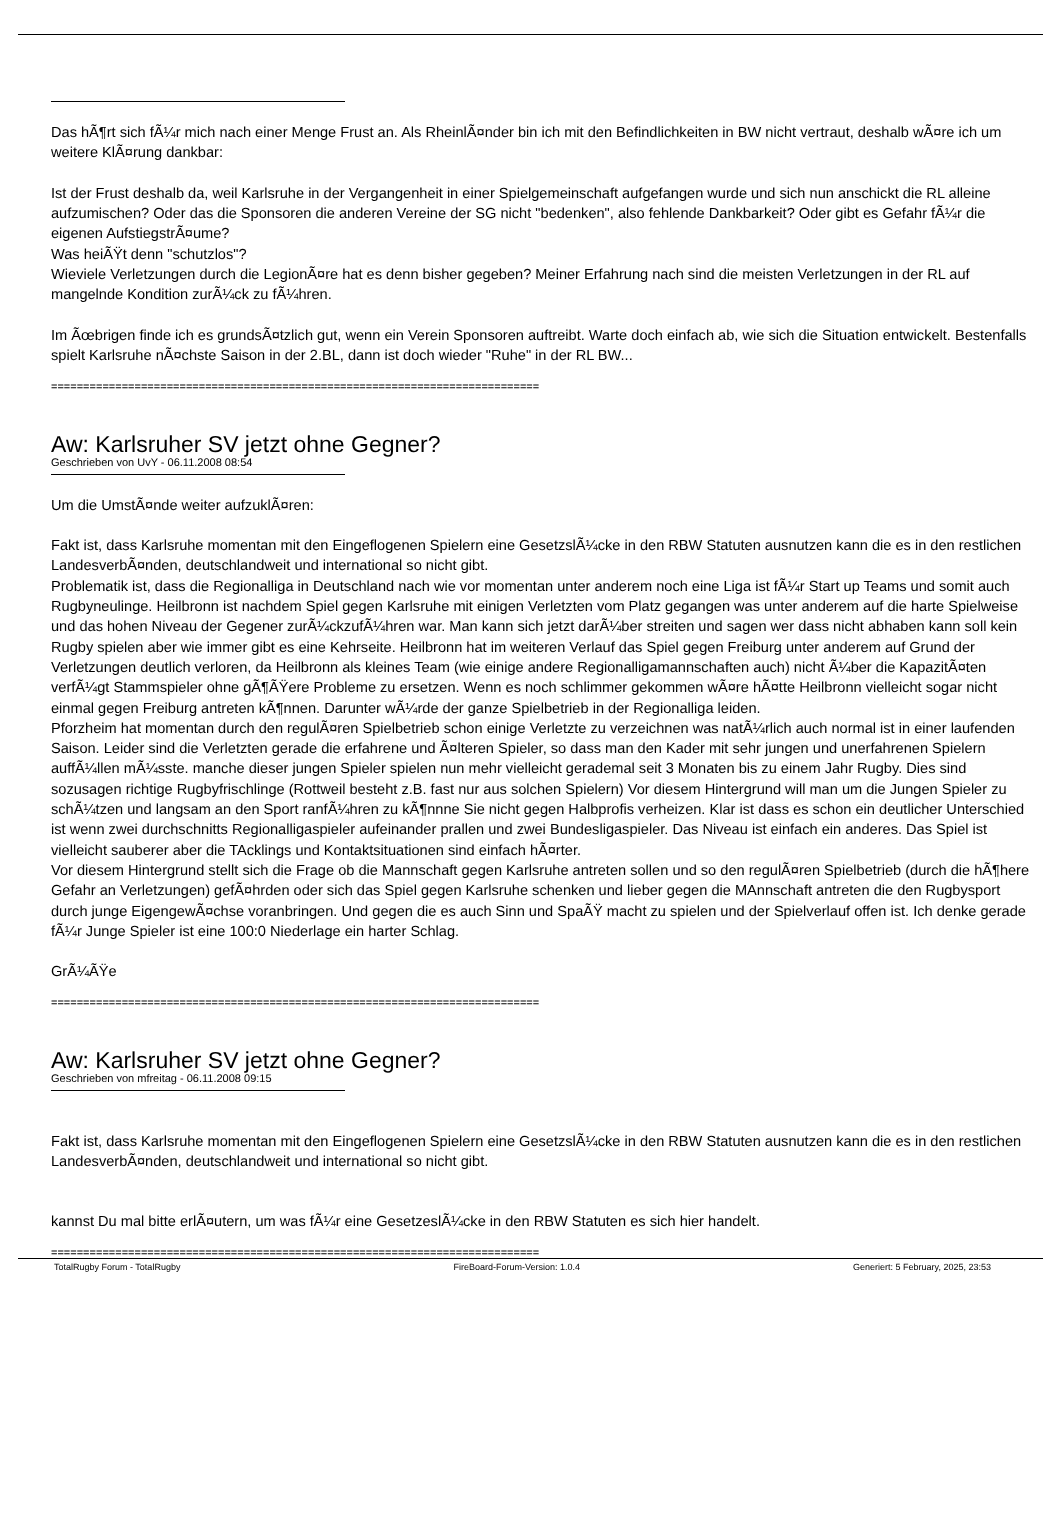Das hÃ¶rt sich fÃ¼r mich nach einer Menge Frust an. Als RheinlÃ¤nder bin ich mit den Befindlichkeiten in BW nicht vertraut, deshalb wÃ¤re ich um weitere KlÃ¤rung dankbar:
Ist der Frust deshalb da, weil Karlsruhe in der Vergangenheit in einer Spielgemeinschaft aufgefangen wurde und sich nun anschickt die RL alleine aufzumischen? Oder das die Sponsoren die anderen Vereine der SG nicht "bedenken", also fehlende Dankbarkeit? Oder gibt es Gefahr fÃ¼r die eigenen AufstiegstrÃ¤ume?
Was heiÃŸt denn "schutzlos"?
Wieviele Verletzungen durch die LegionÃ¤re hat es denn bisher gegeben? Meiner Erfahrung nach sind die meisten Verletzungen in der RL auf mangelnde Kondition zurÃ¼ck zu fÃ¼hren.
Im Ãœbrigen finde ich es grundsÃ¤tzlich gut, wenn ein Verein Sponsoren auftreibt. Warte doch einfach ab, wie sich die Situation entwickelt. Bestenfalls spielt Karlsruhe nÃ¤chste Saison in der 2.BL, dann ist doch wieder "Ruhe" in der RL BW...
============================================================================
Aw: Karlsruher SV jetzt ohne Gegner?
Geschrieben von UvY - 06.11.2008 08:54
Um die UmstÃ¤nde weiter aufzuklÃ¤ren:
Fakt ist, dass Karlsruhe momentan mit den Eingeflogenen Spielern eine GesetzslÃ¼cke in den RBW Statuten ausnutzen kann die es in den restlichen LandesverbÃ¤nden, deutschlandweit und international so nicht gibt.
Problematik ist, dass die Regionalliga in Deutschland nach wie vor momentan unter anderem noch eine Liga ist fÃ¼r Start up Teams und somit auch Rugbyneulinge. Heilbronn ist nachdem Spiel gegen Karlsruhe mit einigen Verletzten vom Platz gegangen was unter anderem auf die harte Spielweise und das hohen Niveau der Gegener zurÃ¼ckzufÃ¼hren war. Man kann sich jetzt darÃ¼ber streiten und sagen wer dass nicht abhaben kann soll kein Rugby spielen aber wie immer gibt es eine Kehrseite. Heilbronn hat im weiteren Verlauf das Spiel gegen Freiburg unter anderem auf Grund der Verletzungen deutlich verloren, da Heilbronn als kleines Team (wie einige andere Regionalligamannschaften auch) nicht Ã¼ber die KapazitÃ¤ten verfÃ¼gt Stammspieler ohne gÃ¶ÃŸere Probleme zu ersetzen. Wenn es noch schlimmer gekommen wÃ¤re hÃ¤tte Heilbronn vielleicht sogar nicht einmal gegen Freiburg antreten kÃ¶nnen. Darunter wÃ¼rde der ganze Spielbetrieb in der Regionalliga leiden.
Pforzheim hat momentan durch den regulÃ¤ren Spielbetrieb schon einige Verletzte zu verzeichnen was natÃ¼rlich auch normal ist in einer laufenden Saison. Leider sind die Verletzten gerade die erfahrene und Ã¤lteren Spieler, so dass man den Kader mit sehr jungen und unerfahrenen Spielern auffÃ¼llen mÃ¼sste. manche dieser jungen Spieler spielen nun mehr vielleicht gerademal seit 3 Monaten bis zu einem Jahr Rugby. Dies sind sozusagen richtige Rugbyfrischlinge (Rottweil besteht z.B. fast nur aus solchen Spielern) Vor diesem Hintergrund will man um die Jungen Spieler zu schÃ¼tzen und langsam an den Sport ranfÃ¼hren zu kÃ¶nnne Sie nicht gegen Halbprofis verheizen. Klar ist dass es schon ein deutlicher Unterschied ist wenn zwei durchschnitts Regionalligaspieler aufeinander prallen und zwei Bundesligaspieler. Das Niveau ist einfach ein anderes. Das Spiel ist vielleicht sauberer aber die TAcklings und Kontaktsituationen sind einfach hÃ¤rter.
Vor diesem Hintergrund stellt sich die Frage ob die Mannschaft gegen Karlsruhe antreten sollen und so den regulÃ¤ren Spielbetrieb (durch die hÃ¶here Gefahr an Verletzungen) gefÃ¤hrden oder sich das Spiel gegen Karlsruhe schenken und lieber gegen die MAnnschaft antreten die den Rugbysport durch junge EigengewÃ¤chse voranbringen. Und gegen die es auch Sinn und SpaÃŸ macht zu spielen und der Spielverlauf offen ist. Ich denke gerade fÃ¼r Junge Spieler ist eine 100:0 Niederlage ein harter Schlag.
GrÃ¼ÃŸe
============================================================================
Aw: Karlsruher SV jetzt ohne Gegner?
Geschrieben von mfreitag - 06.11.2008 09:15
Fakt ist, dass Karlsruhe momentan mit den Eingeflogenen Spielern eine GesetzslÃ¼cke in den RBW Statuten ausnutzen kann die es in den restlichen LandesverbÃ¤nden, deutschlandweit und international so nicht gibt.
kannst Du mal bitte erlÃ¤utern, um was fÃ¼r eine GesetzeslÃ¼cke in den RBW Statuten es sich hier handelt.
============================================================================
TotalRugby Forum - TotalRugby FireBoard-Forum-Version: 1.0.4 Generiert: 5 February, 2025, 23:53